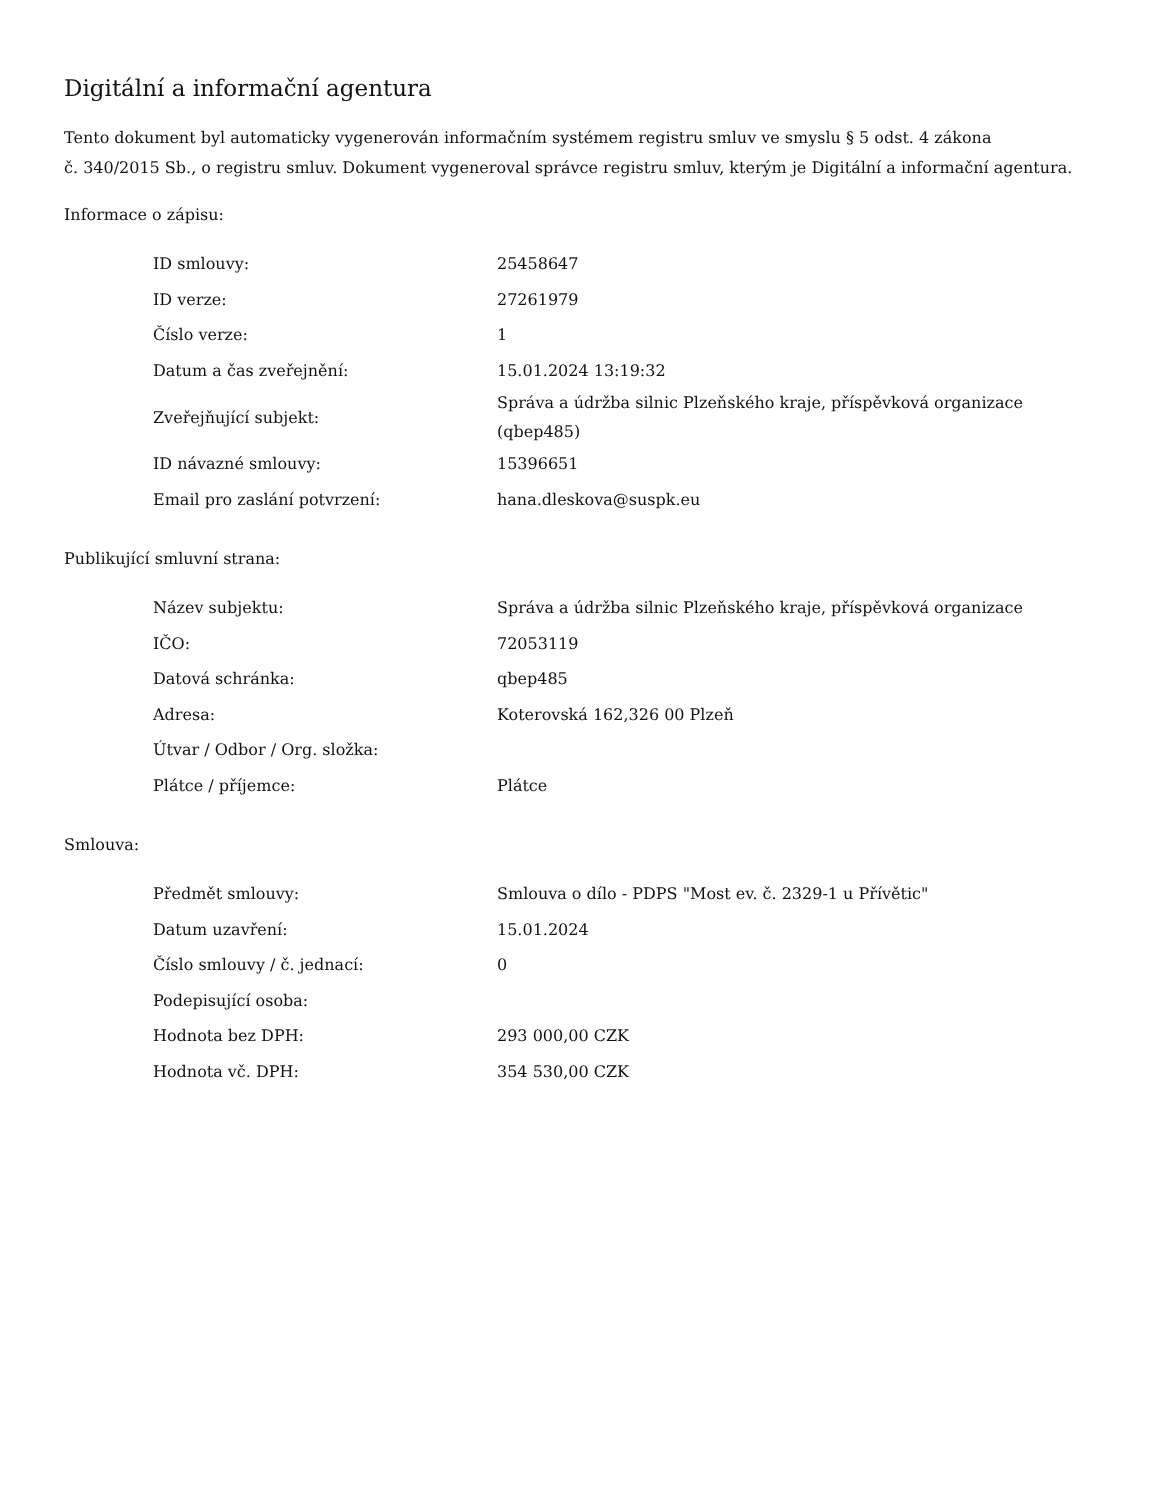Digitální a informační agentura
Tento dokument byl automaticky vygenerován informačním systémem registru smluv ve smyslu § 5 odst. 4 zákona
č. 340/2015 Sb., o registru smluv. Dokument vygeneroval správce registru smluv, kterým je Digitální a informační agentura.
Informace o zápisu:
| ID smlouvy: | 25458647 |
| ID verze: | 27261979 |
| Číslo verze: | 1 |
| Datum a čas zveřejnění: | 15.01.2024 13:19:32 |
| Zveřejňující subjekt: | Správa a údržba silnic Plzeňského kraje, příspěvková organizace (qbep485) |
| ID návazné smlouvy: | 15396651 |
| Email pro zaslání potvrzení: | hana.dleskova@suspk.eu |
Publikující smluvní strana:
| Název subjektu: | Správa a údržba silnic Plzeňského kraje, příspěvková organizace |
| IČO: | 72053119 |
| Datová schránka: | qbep485 |
| Adresa: | Koterovská 162,326 00 Plzeň |
| Útvar / Odbor / Org. složka: | |
| Plátce / příjemce: | Plátce |
Smlouva:
| Předmět smlouvy: | Smlouva o dílo - PDPS "Most ev. č. 2329-1 u Přívětic" |
| Datum uzavření: | 15.01.2024 |
| Číslo smlouvy / č. jednací: | 0 |
| Podepisující osoba: | |
| Hodnota bez DPH: | 293 000,00 CZK |
| Hodnota vč. DPH: | 354 530,00 CZK |